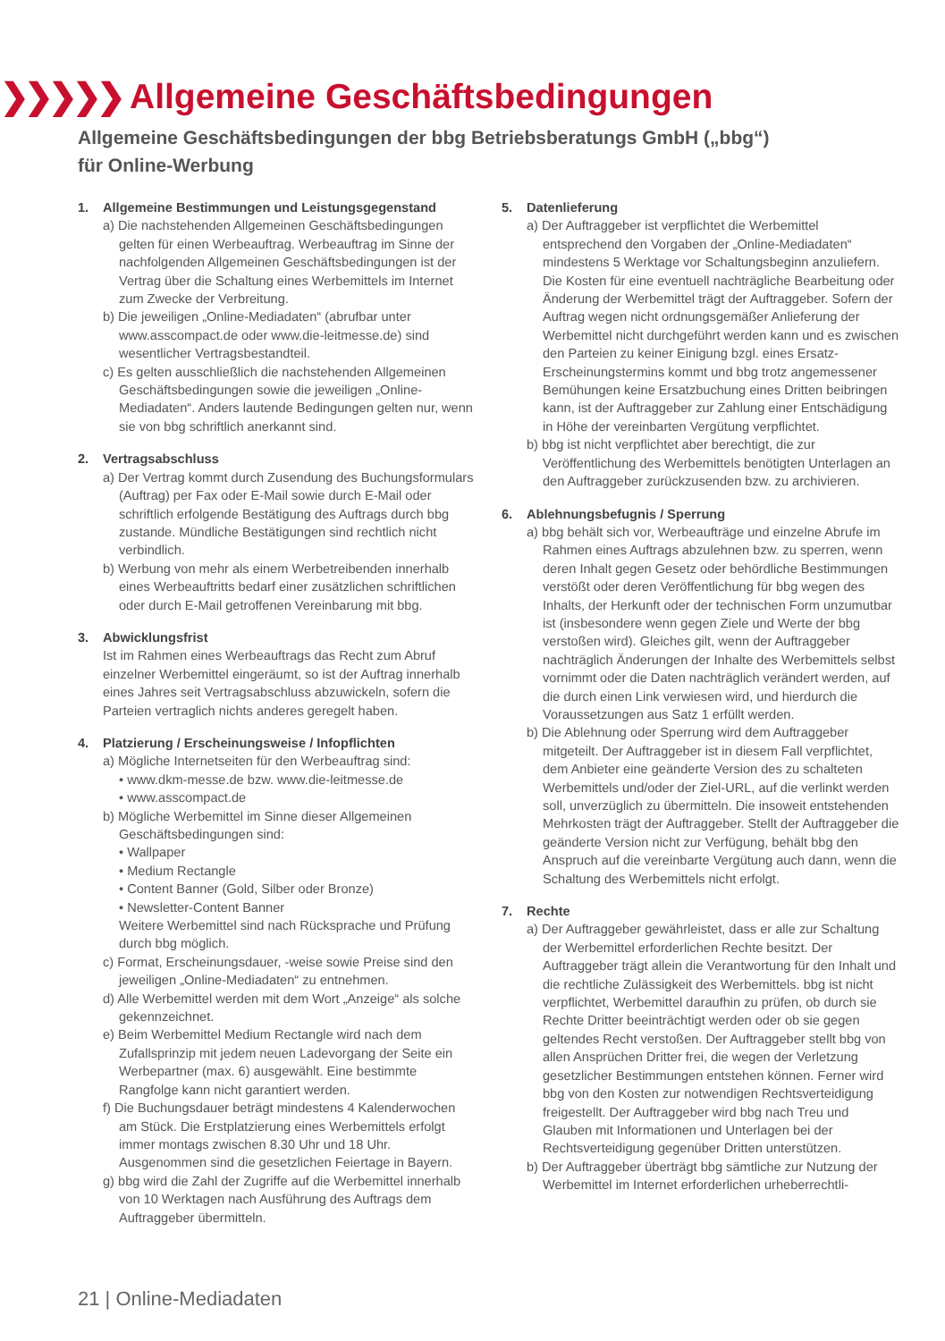❯❯❯❯❯ Allgemeine Geschäftsbedingungen
Allgemeine Geschäftsbedingungen der bbg Betriebsberatungs GmbH („bbg“)
für Online-Werbung
1. Allgemeine Bestimmungen und Leistungsgegenstand
a) Die nachstehenden Allgemeinen Geschäftsbedingungen gelten für einen Werbeauftrag. Werbeauftrag im Sinne der nachfolgenden Allgemeinen Geschäftsbedingungen ist der Vertrag über die Schaltung eines Werbemittels im Internet zum Zwecke der Verbreitung.
b) Die jeweiligen „Online-Mediadaten“ (abrufbar unter www.asscompact.de oder www.die-leitmesse.de) sind wesentlicher Vertragsbestandteil.
c) Es gelten ausschließlich die nachstehenden Allgemeinen Geschäftsbedingungen sowie die jeweiligen „Online-Mediadaten“. Anders lautende Bedingungen gelten nur, wenn sie von bbg schriftlich anerkannt sind.
2. Vertragsabschluss
a) Der Vertrag kommt durch Zusendung des Buchungsformulars (Auftrag) per Fax oder E-Mail sowie durch E-Mail oder schriftlich erfolgende Bestätigung des Auftrags durch bbg zustande. Mündliche Bestätigungen sind rechtlich nicht verbindlich.
b) Werbung von mehr als einem Werbetreibenden innerhalb eines Werbeauftritts bedarf einer zusätzlichen schriftlichen oder durch E-Mail getroffenen Vereinbarung mit bbg.
3. Abwicklungsfrist
Ist im Rahmen eines Werbeauftrags das Recht zum Abruf einzelner Werbemittel eingeräumt, so ist der Auftrag innerhalb eines Jahres seit Vertragsabschluss abzuwickeln, sofern die Parteien vertraglich nichts anderes geregelt haben.
4. Platzierung / Erscheinungsweise / Infopflichten
a) Mögliche Internetseiten für den Werbeauftrag sind:
• www.dkm-messe.de bzw. www.die-leitmesse.de
• www.asscompact.de
b) Mögliche Werbemittel im Sinne dieser Allgemeinen Geschäftsbedingungen sind:
• Wallpaper
• Medium Rectangle
• Content Banner (Gold, Silber oder Bronze)
• Newsletter-Content Banner
Weitere Werbemittel sind nach Rücksprache und Prüfung durch bbg möglich.
c) Format, Erscheinungsdauer, -weise sowie Preise sind den jeweiligen „Online-Mediadaten“ zu entnehmen.
d) Alle Werbemittel werden mit dem Wort „Anzeige“ als solche gekennzeichnet.
e) Beim Werbemittel Medium Rectangle wird nach dem Zufallsprinzip mit jedem neuen Ladevorgang der Seite ein Werbepartner (max. 6) ausgewählt. Eine bestimmte Rangfolge kann nicht garantiert werden.
f) Die Buchungsdauer beträgt mindestens 4 Kalenderwochen am Stück. Die Erstplatzierung eines Werbemittels erfolgt immer montags zwischen 8.30 Uhr und 18 Uhr. Ausgenommen sind die gesetzlichen Feiertage in Bayern.
g) bbg wird die Zahl der Zugriffe auf die Werbemittel innerhalb von 10 Werktagen nach Ausführung des Auftrags dem Auftraggeber übermitteln.
5. Datenlieferung
a) Der Auftraggeber ist verpflichtet die Werbemittel entsprechend den Vorgaben der „Online-Mediadaten“ mindestens 5 Werktage vor Schaltungsbeginn anzuliefern. Die Kosten für eine eventuell nachträgliche Bearbeitung oder Änderung der Werbemittel trägt der Auftraggeber. Sofern der Auftrag wegen nicht ordnungsgemäßer Anlieferung der Werbemittel nicht durchgeführt werden kann und es zwischen den Parteien zu keiner Einigung bzgl. eines Ersatz-Erscheinungstermins kommt und bbg trotz angemessener Bemühungen keine Ersatzbuchung eines Dritten beibringen kann, ist der Auftraggeber zur Zahlung einer Entschädigung in Höhe der vereinbarten Vergütung verpflichtet.
b) bbg ist nicht verpflichtet aber berechtigt, die zur Veröffentlichung des Werbemittels benötigten Unterlagen an den Auftraggeber zurückzusenden bzw. zu archivieren.
6. Ablehnungsbefugnis / Sperrung
a) bbg behält sich vor, Werbeaufträge und einzelne Abrufe im Rahmen eines Auftrags abzulehnen bzw. zu sperren, wenn deren Inhalt gegen Gesetz oder behördliche Bestimmungen verstößt oder deren Veröffentlichung für bbg wegen des Inhalts, der Herkunft oder der technischen Form unzumutbar ist (insbesondere wenn gegen Ziele und Werte der bbg verstoßen wird). Gleiches gilt, wenn der Auftraggeber nachträglich Änderungen der Inhalte des Werbemittels selbst vornimmt oder die Daten nachträglich verändert werden, auf die durch einen Link verwiesen wird, und hierdurch die Voraussetzungen aus Satz 1 erfüllt werden.
b) Die Ablehnung oder Sperrung wird dem Auftraggeber mitgeteilt. Der Auftraggeber ist in diesem Fall verpflichtet, dem Anbieter eine geänderte Version des zu schalteten Werbemittels und/oder der Ziel-URL, auf die verlinkt werden soll, unverzüglich zu übermitteln. Die insoweit entstehenden Mehrkosten trägt der Auftraggeber. Stellt der Auftraggeber die geänderte Version nicht zur Verfügung, behält bbg den Anspruch auf die vereinbarte Vergütung auch dann, wenn die Schaltung des Werbemittels nicht erfolgt.
7. Rechte
a) Der Auftraggeber gewährleistet, dass er alle zur Schaltung der Werbemittel erforderlichen Rechte besitzt. Der Auftraggeber trägt allein die Verantwortung für den Inhalt und die rechtliche Zulässigkeit des Werbemittels. bbg ist nicht verpflichtet, Werbemittel daraufhin zu prüfen, ob durch sie Rechte Dritter beeinträchtigt werden oder ob sie gegen geltendes Recht verstoßen. Der Auftraggeber stellt bbg von allen Ansprüchen Dritter frei, die wegen der Verletzung gesetzlicher Bestimmungen entstehen können. Ferner wird bbg von den Kosten zur notwendigen Rechtsverteidigung freigestellt. Der Auftraggeber wird bbg nach Treu und Glauben mit Informationen und Unterlagen bei der Rechtsverteidigung gegenüber Dritten unterstützen.
b) Der Auftraggeber überträgt bbg sämtliche zur Nutzung der Werbemittel im Internet erforderlichen urheberrechtli-
21 | Online-Mediadaten